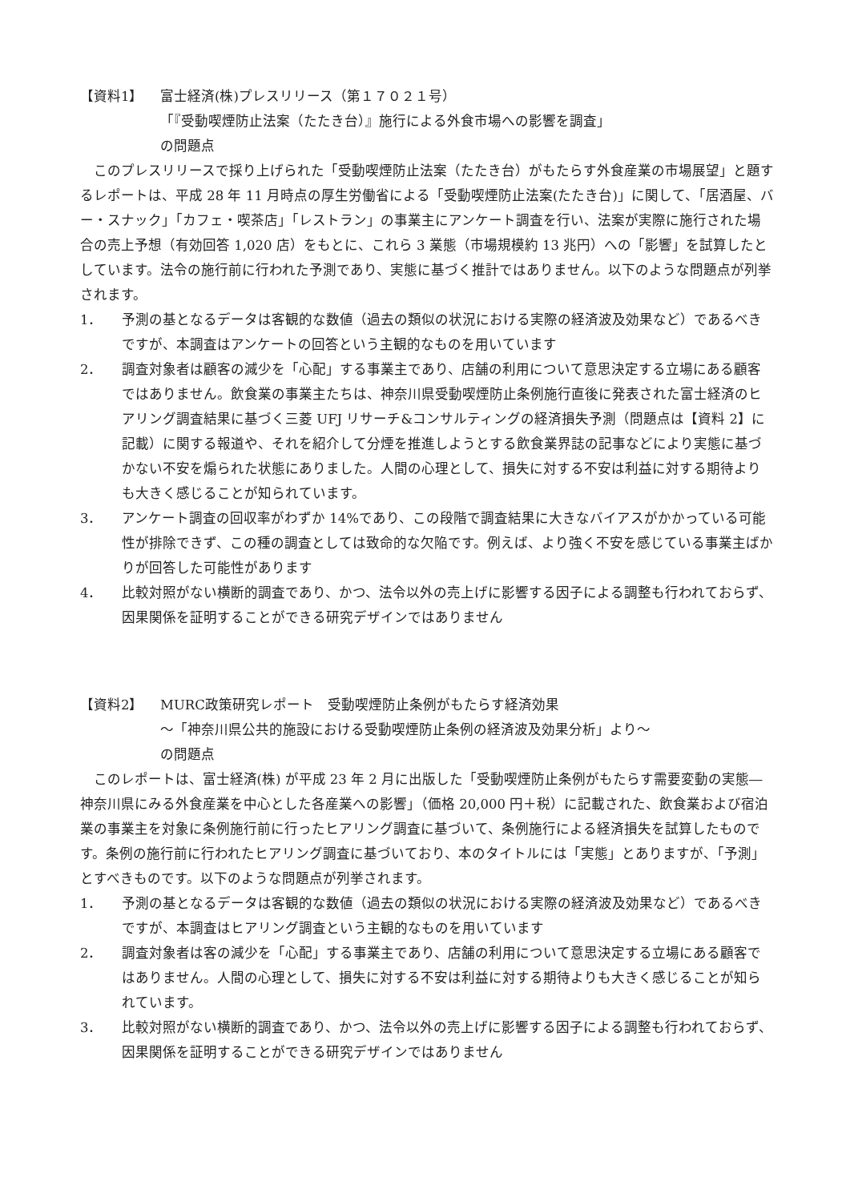【資料1】 富士経済(株)プレスリリース（第１７０２１号）
「『受動喫煙防止法案（たたき台）』施行による外食市場への影響を調査」
の問題点
このプレスリリースで採り上げられた「受動喫煙防止法案（たたき台）がもたらす外食産業の市場展望」と題するレポートは、平成 28 年 11 月時点の厚生労働省による「受動喫煙防止法案(たたき台)」に関して、「居酒屋、バー・スナック」「カフェ・喫茶店」「レストラン」の事業主にアンケート調査を行い、法案が実際に施行された場合の売上予想（有効回答 1,020 店）をもとに、これら 3 業態（市場規模約 13 兆円）への「影響」を試算したとしています。法令の施行前に行われた予測であり、実態に基づく推計ではありません。以下のような問題点が列挙されます。
1． 予測の基となるデータは客観的な数値（過去の類似の状況における実際の経済波及効果など）であるべきですが、本調査はアンケートの回答という主観的なものを用いています
2． 調査対象者は顧客の減少を「心配」する事業主であり、店舗の利用について意思決定する立場にある顧客ではありません。飲食業の事業主たちは、神奈川県受動喫煙防止条例施行直後に発表された富士経済のヒアリング調査結果に基づく三菱 UFJ リサーチ&コンサルティングの経済損失予測（問題点は【資料 2】に記載）に関する報道や、それを紹介して分煙を推進しようとする飲食業界誌の記事などにより実態に基づかない不安を煽られた状態にありました。人間の心理として、損失に対する不安は利益に対する期待よりも大きく感じることが知られています。
3． アンケート調査の回収率がわずか 14%であり、この段階で調査結果に大きなバイアスがかかっている可能性が排除できず、この種の調査としては致命的な欠陥です。例えば、より強く不安を感じている事業主ばかりが回答した可能性があります
4． 比較対照がない横断的調査であり、かつ、法令以外の売上げに影響する因子による調整も行われておらず、因果関係を証明することができる研究デザインではありません
【資料2】 MURC政策研究レポート　受動喫煙防止条例がもたらす経済効果
～「神奈川県公共的施設における受動喫煙防止条例の経済波及効果分析」より～
の問題点
このレポートは、富士経済(株) が平成 23 年 2 月に出版した「受動喫煙防止条例がもたらす需要変動の実態―神奈川県にみる外食産業を中心とした各産業への影響」（価格 20,000 円＋税）に記載された、飲食業および宿泊業の事業主を対象に条例施行前に行ったヒアリング調査に基づいて、条例施行による経済損失を試算したものです。条例の施行前に行われたヒアリング調査に基づいており、本のタイトルには「実態」とありますが、「予測」とすべきものです。以下のような問題点が列挙されます。
1． 予測の基となるデータは客観的な数値（過去の類似の状況における実際の経済波及効果など）であるべきですが、本調査はヒアリング調査という主観的なものを用いています
2． 調査対象者は客の減少を「心配」する事業主であり、店舗の利用について意思決定する立場にある顧客ではありません。人間の心理として、損失に対する不安は利益に対する期待よりも大きく感じることが知られています。
3． 比較対照がない横断的調査であり、かつ、法令以外の売上げに影響する因子による調整も行われておらず、因果関係を証明することができる研究デザインではありません